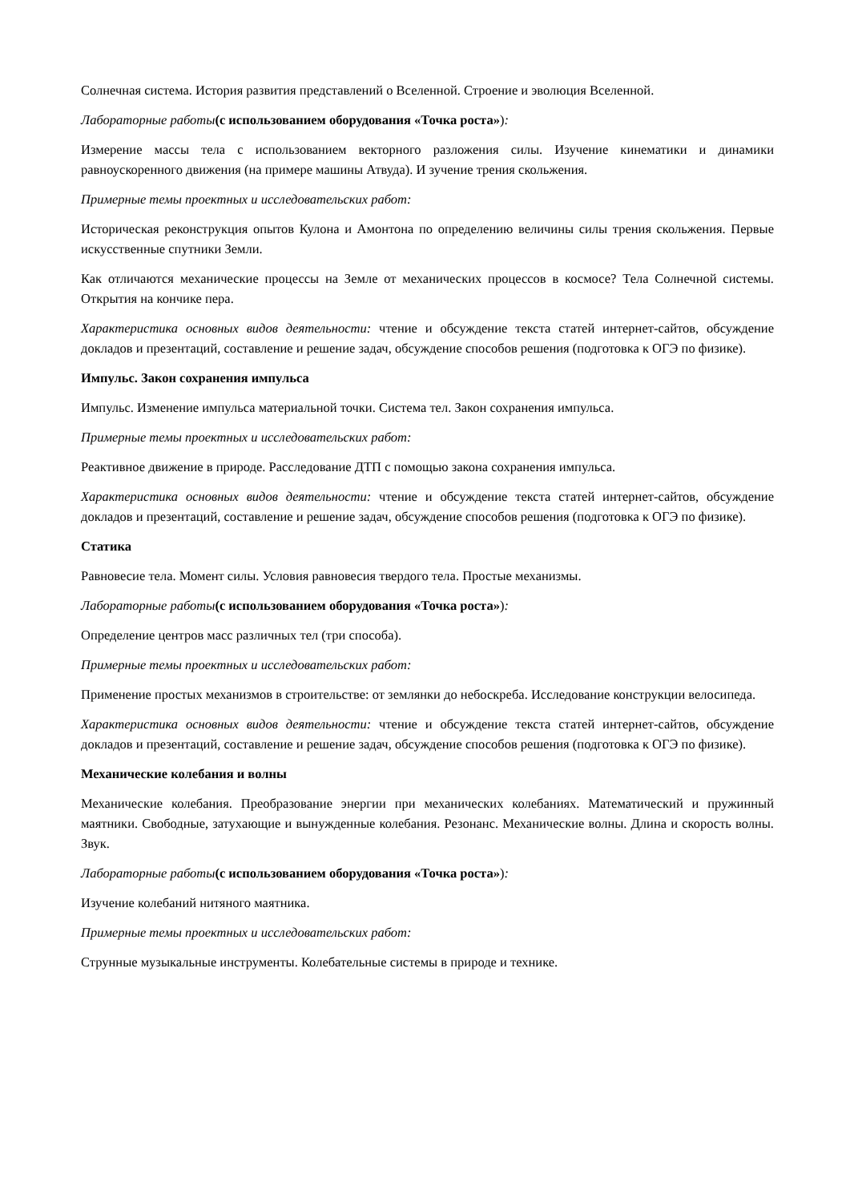Солнечная система. История развития представлений о Вселенной. Строение и эволюция Вселенной.
Лабораторные работы(с использованием оборудования «Точка роста»):
Измерение массы тела с использованием векторного разложения силы. Изучение кинематики и динамики равноускоренного движения (на примере машины Атвуда). И зучение трения скольжения.
Примерные темы проектных и исследовательских работ:
Историческая реконструкция опытов Кулона и Амонтона по определению величины силы трения скольжения. Первые искусственные спутники Земли.
Как отличаются механические процессы на Земле от механических процессов в космосе? Тела Солнечной системы. Открытия на кончике пера.
Характеристика основных видов деятельности: чтение и обсуждение текста статей интернет-сайтов, обсуждение докладов и презентаций, составление и решение задач, обсуждение способов решения (подготовка к ОГЭ по физике).
Импульс. Закон сохранения импульса
Импульс. Изменение импульса материальной точки. Система тел. Закон сохранения импульса.
Примерные темы проектных и исследовательских работ:
Реактивное движение в природе. Расследование ДТП с помощью закона сохранения импульса.
Характеристика основных видов деятельности: чтение и обсуждение текста статей интернет-сайтов, обсуждение докладов и презентаций, составление и решение задач, обсуждение способов решения (подготовка к ОГЭ по физике).
Статика
Равновесие тела. Момент силы. Условия равновесия твердого тела. Простые механизмы.
Лабораторные работы(с использованием оборудования «Точка роста»):
Определение центров масс различных тел (три способа).
Примерные темы проектных и исследовательских работ:
Применение простых механизмов в строительстве: от землянки до небоскреба. Исследование конструкции велосипеда.
Характеристика основных видов деятельности: чтение и обсуждение текста статей интернет-сайтов, обсуждение докладов и презентаций, составление и решение задач, обсуждение способов решения (подготовка к ОГЭ по физике).
Механические колебания и волны
Механические колебания. Преобразование энергии при механических колебаниях. Математический и пружинный маятники. Свободные, затухающие и вынужденные колебания. Резонанс. Механические волны. Длина и скорость волны. Звук.
Лабораторные работы(с использованием оборудования «Точка роста»):
Изучение колебаний нитяного маятника.
Примерные темы проектных и исследовательских работ:
Струнные музыкальные инструменты. Колебательные системы в природе и технике.